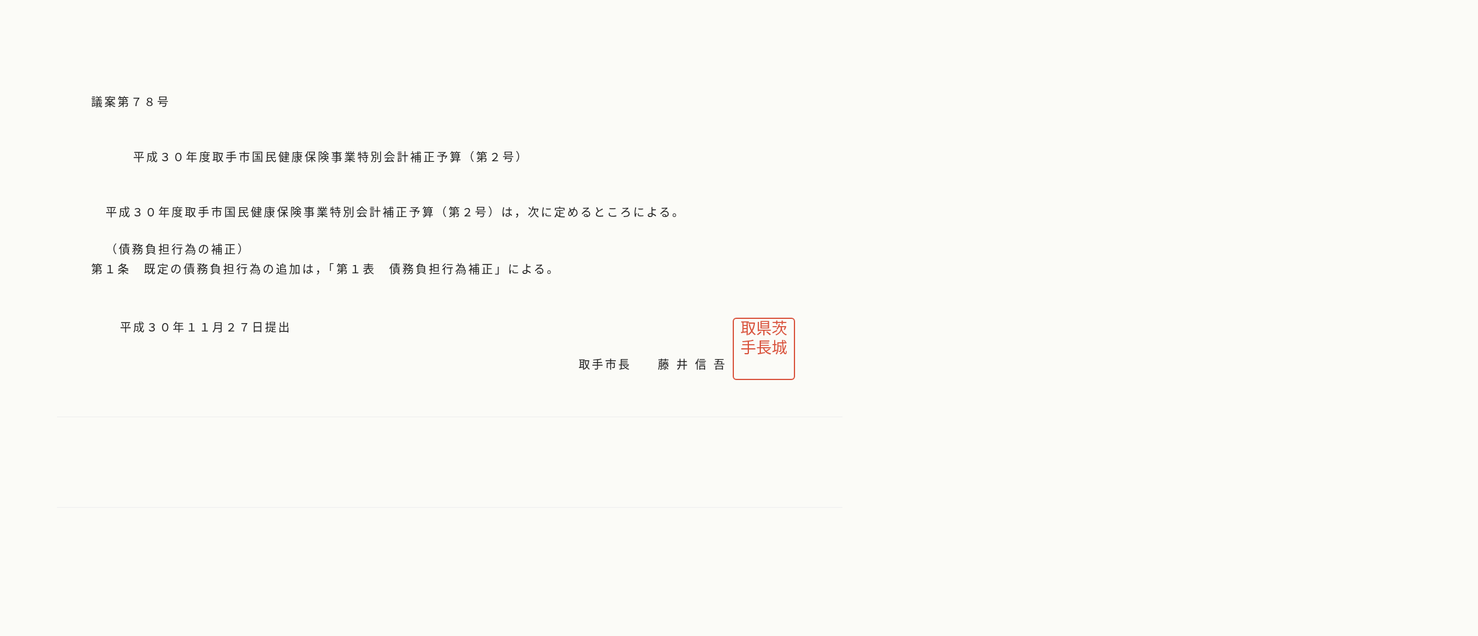議案第７８号
平成３０年度取手市国民健康保険事業特別会計補正予算（第２号）
平成３０年度取手市国民健康保険事業特別会計補正予算（第２号）は，次に定めるところによる。
（債務負担行為の補正）
第１条　既定の債務負担行為の追加は，「第１表　債務負担行為補正」による。
平成３０年１１月２７日提出
取手市長　　藤 井 信 吾
取県茨
手長城